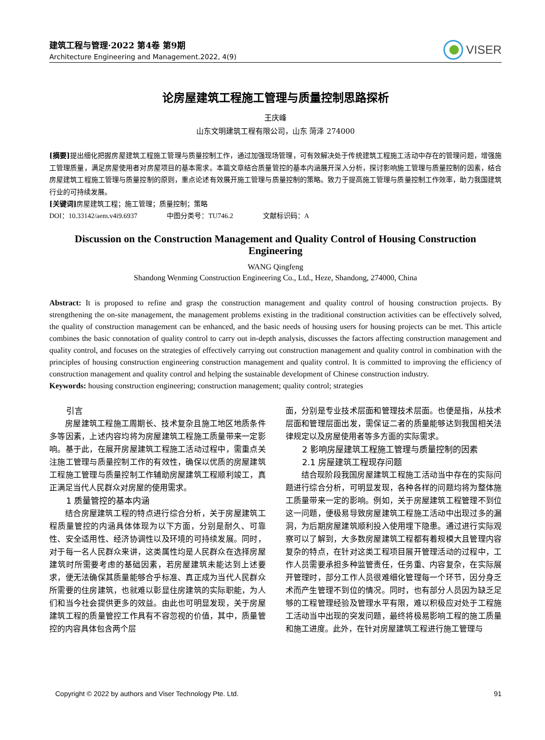建筑工程与管理·2022 第4卷 第9期
Architecture Engineering and Management.2022, 4(9)
VISER
论房屋建筑工程施工管理与质量控制思路探析
王庆峰
山东文明建筑工程有限公司，山东 菏泽 274000
[摘要] 提出细化把握房屋建筑工程施工管理与质量控制工作，通过加强现场管理，可有效解决处于传统建筑工程施工活动中存在的管理问题，增强施工管理质量，满足房屋使用者对房屋项目的基本需求。本篇文章结合质量管控的基本内涵展开深入分析，探讨影响施工管理与质量控制的因素，结合房屋建筑工程施工管理与质量控制的原则，重点论述有效展开施工管理与质量控制的策略。致力于提高施工管理与质量控制工作效率，助力我国建筑行业的可持续发展。
[关键词] 房屋建筑工程；施工管理；质量控制；策略
DOI：10.33142/aem.v4i9.6937 中图分类号：TU746.2 文献标识码：A
Discussion on the Construction Management and Quality Control of Housing Construction Engineering
WANG Qingfeng
Shandong Wenming Construction Engineering Co., Ltd., Heze, Shandong, 274000, China
Abstract: It is proposed to refine and grasp the construction management and quality control of housing construction projects. By strengthening the on-site management, the management problems existing in the traditional construction activities can be effectively solved, the quality of construction management can be enhanced, and the basic needs of housing users for housing projects can be met. This article combines the basic connotation of quality control to carry out in-depth analysis, discusses the factors affecting construction management and quality control, and focuses on the strategies of effectively carrying out construction management and quality control in combination with the principles of housing construction engineering construction management and quality control. It is committed to improving the efficiency of construction management and quality control and helping the sustainable development of Chinese construction industry.
Keywords: housing construction engineering; construction management; quality control; strategies
引言
房屋建筑工程施工周期长、技术复杂且施工地区地质条件多等因素，上述内容均将为房屋建筑工程施工质量带来一定影响。基于此，在展开房屋建筑工程施工活动过程中，需重点关注施工管理与质量控制工作的有效性，确保以优质的房屋建筑工程施工管理与质量控制工作辅助房屋建筑工程顺利竣工，真正满足当代人民群众对房屋的使用需求。
1 质量管控的基本内涵
结合房屋建筑工程的特点进行综合分析，关于房屋建筑工程质量管控的内涵具体体现为以下方面，分别是耐久、可靠性、安全适用性、经济协调性以及环境的可持续发展。同时，对于每一名人民群众来讲，这类属性均是人民群众在选择房屋建筑时所需要考虑的基础因素，若房屋建筑未能达到上述要求，便无法确保其质量能够合乎标准、真正成为当代人民群众所需要的住房建筑，也就难以彰显住房建筑的实际职能，为人们和当今社会提供更多的效益。由此也可明显发现，关于房屋建筑工程的质量管控工作具有不容忽视的价值，其中，质量管控的内容具体包含两个层
面，分别是专业技术层面和管理技术层面。也便是指，从技术层面和管理层面出发，需保证二者的质量能够达到我国相关法律规定以及房屋使用者等多方面的实际需求。
2 影响房屋建筑工程施工管理与质量控制的因素
2.1 房屋建筑工程现存问题
结合现阶段我国房屋建筑工程施工活动当中存在的实际问题进行综合分析，可明显发现，各种各样的问题均将为整体施工质量带来一定的影响。例如，关于房屋建筑工程管理不到位这一问题，便极易导致房屋建筑工程施工活动中出现过多的漏洞，为后期房屋建筑顺利投入使用埋下隐患。通过进行实际观察可以了解到，大多数房屋建筑工程都有着规模大且管理内容复杂的特点，在针对这类工程项目展开管理活动的过程中，工作人员需要承担多种监管责任，任务重、内容复杂，在实际展开管理时，部分工作人员很难细化管理每一个环节，因分身乏术而产生管理不到位的情况。同时，也有部分人员因为缺乏足够的工程管理经验及管理水平有限，难以积极应对处于工程施工活动当中出现的突发问题，最终将极易影响工程的施工质量和施工进度。此外，在针对房屋建筑工程进行施工管理与
Copyright © 2022 by authors and Viser Technology Pte. Ltd. 91